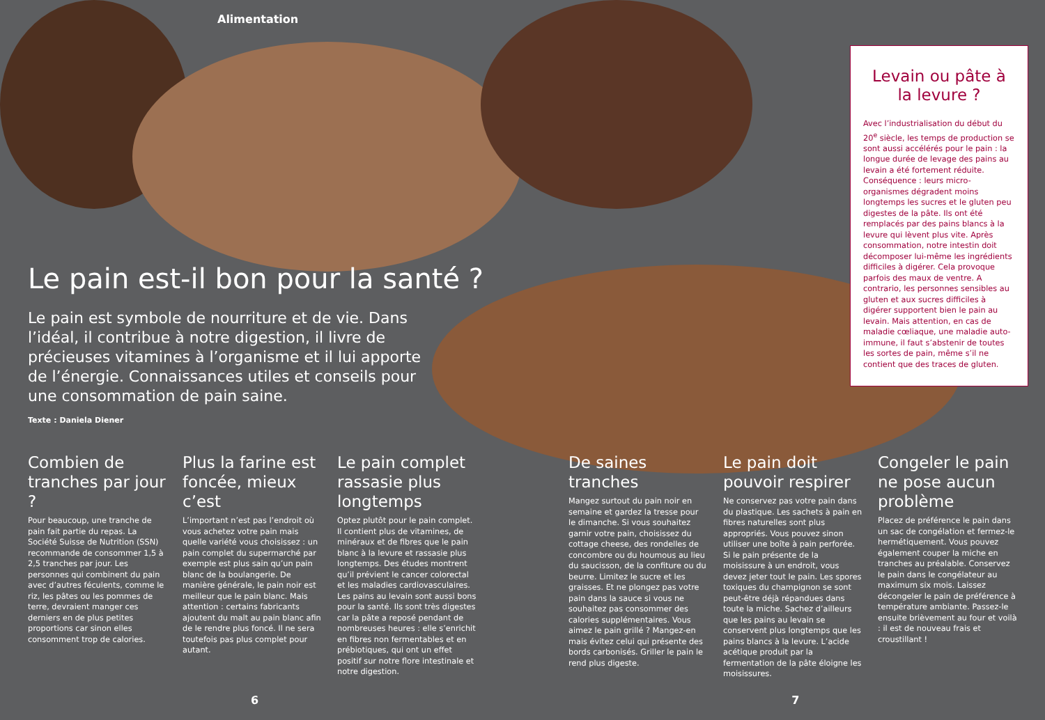Alimentation
Le pain est-il bon pour la santé ?
Le pain est symbole de nourriture et de vie. Dans l’idéal, il contribue à notre digestion, il livre de précieuses vitamines à l’organisme et il lui apporte de l’énergie. Connaissances utiles et conseils pour une consommation de pain saine.
Texte : Daniela Diener
Combien de tranches par jour ?
Pour beaucoup, une tranche de pain fait partie du repas. La Société Suisse de Nutrition (SSN) recommande de consommer 1,5 à 2,5 tranches par jour. Les personnes qui combinent du pain avec d’autres féculents, comme le riz, les pâtes ou les pommes de terre, devraient manger ces derniers en de plus petites proportions car sinon elles consomment trop de calories.
Plus la farine est foncée, mieux c’est
L’important n’est pas l’endroit où vous achetez votre pain mais quelle variété vous choisissez : un pain complet du supermarché par exemple est plus sain qu’un pain blanc de la boulangerie. De manière générale, le pain noir est meilleur que le pain blanc. Mais attention : certains fabricants ajoutent du malt au pain blanc afin de le rendre plus foncé. Il ne sera toutefois pas plus complet pour autant.
Le pain complet rassasie plus longtemps
Optez plutôt pour le pain complet. Il contient plus de vitamines, de minéraux et de fibres que le pain blanc à la levure et rassasie plus longtemps. Des études montrent qu’il prévient le cancer colorectal et les maladies cardiovasculaires. Les pains au levain sont aussi bons pour la santé. Ils sont très digestes car la pâte a reposé pendant de nombreuses heures : elle s’enrichit en fibres non fermentables et en prébiotiques, qui ont un effet positif sur notre flore intestinale et notre digestion.
De saines tranches
Mangez surtout du pain noir en semaine et gardez la tresse pour le dimanche. Si vous souhaitez garnir votre pain, choisissez du cottage cheese, des rondelles de concombre ou du houmous au lieu du saucisson, de la confiture ou du beurre. Limitez le sucre et les graisses. Et ne plongez pas votre pain dans la sauce si vous ne souhaitez pas consommer des calories supplémentaires. Vous aimez le pain grillé ? Mangez-en mais évitez celui qui présente des bords carbonisés. Griller le pain le rend plus digeste.
Le pain doit pouvoir respirer
Ne conservez pas votre pain dans du plastique. Les sachets à pain en fibres naturelles sont plus appropriés. Vous pouvez sinon utiliser une boîte à pain perforée. Si le pain présente de la moisissure à un endroit, vous devez jeter tout le pain. Les spores toxiques du champignon se sont peut-être déjà répandues dans toute la miche. Sachez d’ailleurs que les pains au levain se conservent plus longtemps que les pains blancs à la levure. L’acide acétique produit par la fermentation de la pâte éloigne les moisissures.
Congeler le pain ne pose aucun problème
Placez de préférence le pain dans un sac de congélation et fermez-le hermétiquement. Vous pouvez également couper la miche en tranches au préalable. Conservez le pain dans le congélateur au maximum six mois. Laissez décongeler le pain de préférence à température ambiante. Passez-le ensuite brièvement au four et voilà : il est de nouveau frais et croustillant !
6 7
Levain ou pâte à la levure ?
Avec l’industrialisation du début du 20<sup>e</sup> siècle, les temps de production se sont aussi accélérés pour le pain : la longue durée de levage des pains au levain a été fortement réduite. Conséquence : leurs micro-organismes dégradent moins longtemps les sucres et le gluten peu digestes de la pâte. Ils ont été remplacés par des pains blancs à la levure qui lèvent plus vite. Après consommation, notre intestin doit décomposer lui-même les ingrédients difficiles à digérer. Cela provoque parfois des maux de ventre. A contrario, les personnes sensibles au gluten et aux sucres difficiles à digérer supportent bien le pain au levain. Mais attention, en cas de maladie cœliaque, une maladie auto-immune, il faut s’abstenir de toutes les sortes de pain, même s’il ne contient que des traces de gluten.